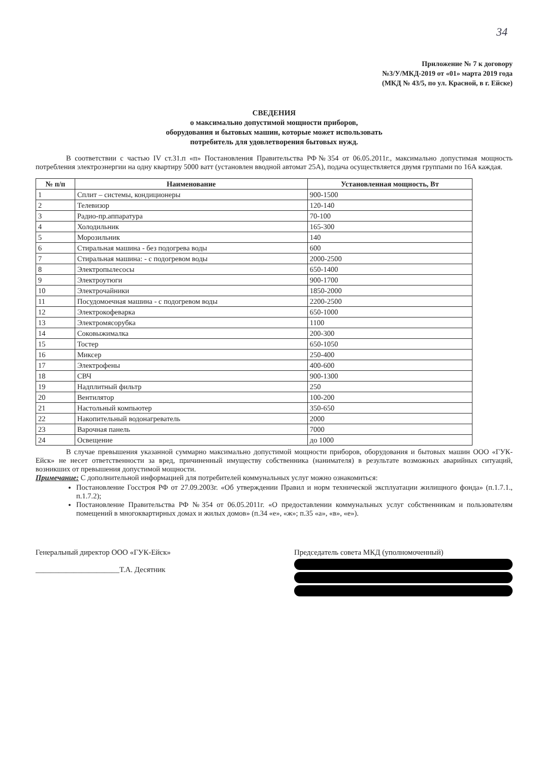34
Приложение № 7 к договору
№3/У/МКД-2019 от «01» марта 2019 года
(МКД № 43/5, по ул. Красной, в г. Ейске)
СВЕДЕНИЯ
о максимально допустимой мощности приборов,
оборудования и бытовых машин, которые может использовать
потребитель для удовлетворения бытовых нужд.
В соответствии с частью IV ст.31.п «п» Постановления Правительства РФ№354 от 06.05.2011г., максимально допустимая мощность потребления электроэнергии на одну квартиру 5000 ватт (установлен вводной автомат 25А), подача осуществляется двумя группами по 16А каждая.
| № п/п | Наименование | Установленная мощность, Вт |
| --- | --- | --- |
| 1 | Сплит – системы, кондиционеры | 900-1500 |
| 2 | Телевизор | 120-140 |
| 3 | Радио-пр.аппаратура | 70-100 |
| 4 | Холодильник | 165-300 |
| 5 | Морозильник | 140 |
| 6 | Стиральная машина - без подогрева воды | 600 |
| 7 | Стиральная машина: - с подогревом воды | 2000-2500 |
| 8 | Электропылесосы | 650-1400 |
| 9 | Электроутюги | 900-1700 |
| 10 | Электрочайники | 1850-2000 |
| 11 | Посудомоечная машина - с подогревом воды | 2200-2500 |
| 12 | Электрокофеварка | 650-1000 |
| 13 | Электромясорубка | 1100 |
| 14 | Соковыжималка | 200-300 |
| 15 | Тостер | 650-1050 |
| 16 | Миксер | 250-400 |
| 17 | Электрофены | 400-600 |
| 18 | СВЧ | 900-1300 |
| 19 | Надплитный фильтр | 250 |
| 20 | Вентилятор | 100-200 |
| 21 | Настольный компьютер | 350-650 |
| 22 | Накопительный водонагреватель | 2000 |
| 23 | Варочная панель | 7000 |
| 24 | Освещение | до 1000 |
В случае превышения указанной суммарно максимально допустимой мощности приборов, оборудования и бытовых машин ООО «ГУК-Ейск» не несет ответственности за вред, причиненный имуществу собственника (нанимателя) в результате возможных аварийных ситуаций, возникших от превышения допустимой мощности.
Примечание: С дополнительной информацией для потребителей коммунальных услуг можно ознакомиться:
Постановление Госстроя РФ от 27.09.2003г. «Об утверждении Правил и норм технической эксплуатации жилищного фонда» (п.1.7.1., п.1.7.2);
Постановление Правительства РФ №354 от 06.05.2011г. «О предоставлении коммунальных услуг собственникам и пользователям помещений в многоквартирных домах и жилых домов» (п.34 «е», «ж»; п.35 «а», «в», «е»).
Генеральный директор ООО «ГУК-Ейск»
______________________Т.А. Десятник
Председатель совета МКД (уполномоченный)